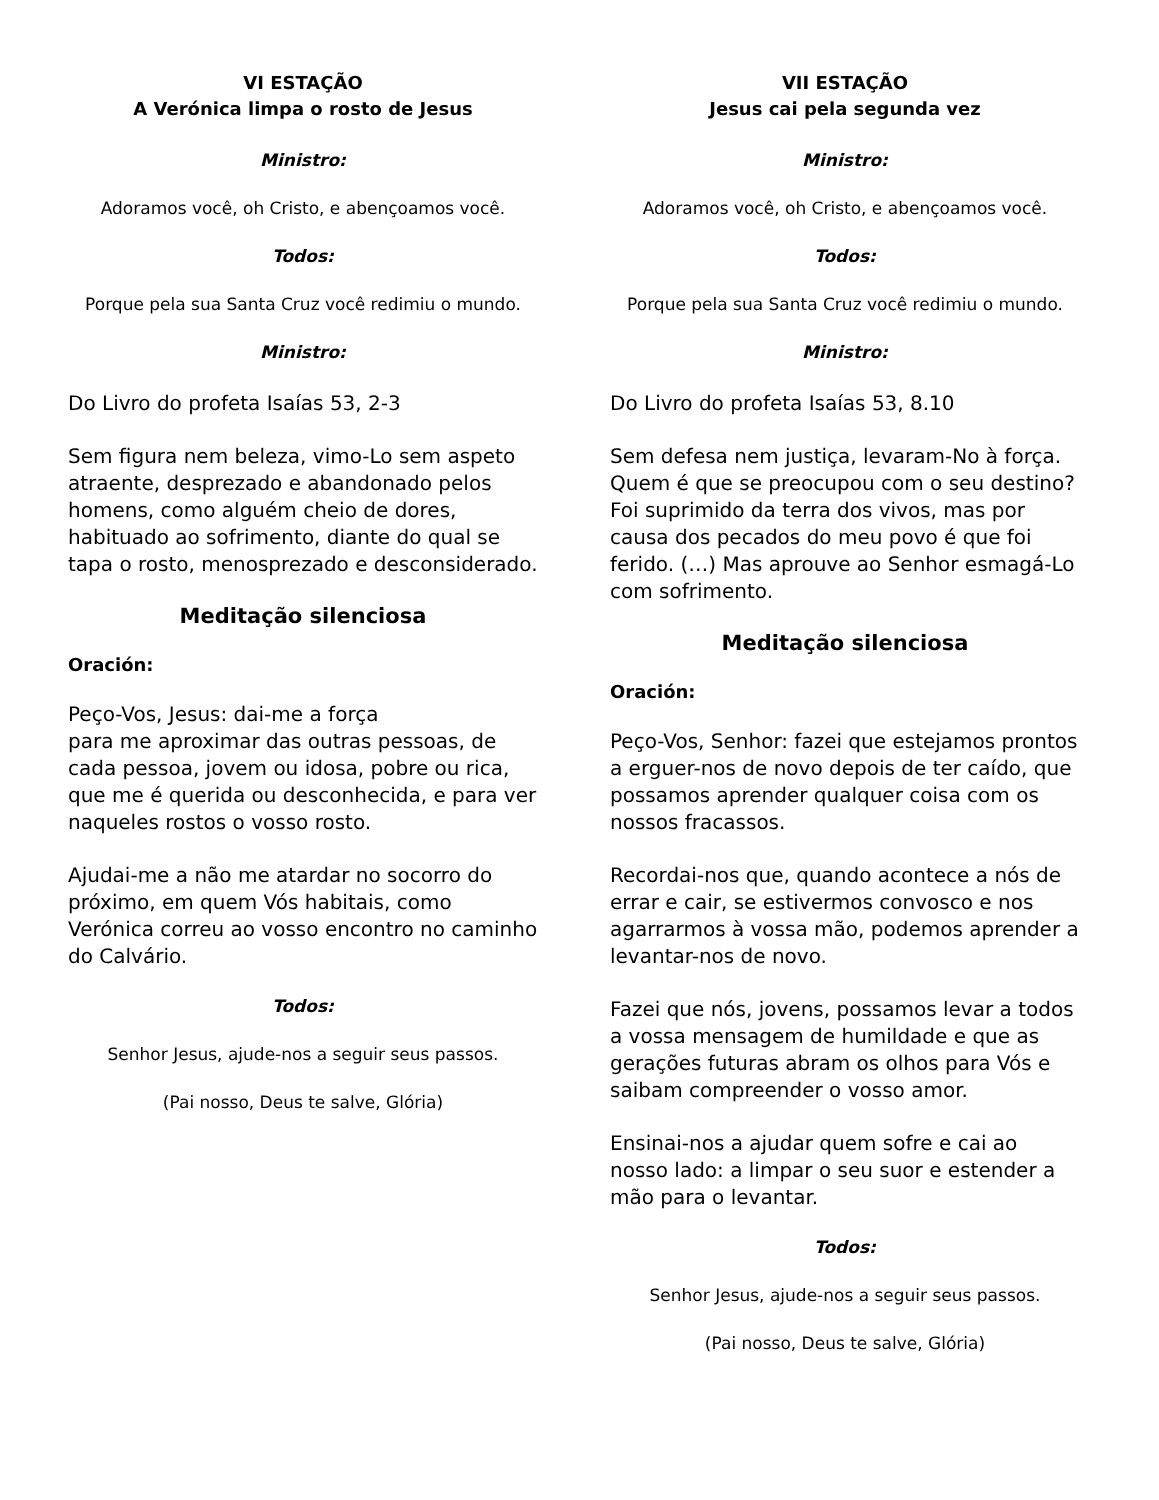VI ESTAÇÃO
A Verónica limpa o rosto de Jesus
Ministro:
Adoramos você, oh Cristo, e abençoamos você.
Todos:
Porque pela sua Santa Cruz você redimiu o mundo.
Ministro:
Do Livro do profeta Isaías 53, 2-3
Sem figura nem beleza, vimo-Lo sem aspeto atraente, desprezado e abandonado pelos homens, como alguém cheio de dores, habituado ao sofrimento, diante do qual se tapa o rosto, menosprezado e desconsiderado.
Meditação silenciosa
Oración:
Peço-Vos, Jesus: dai-me a força
para me aproximar das outras pessoas, de cada pessoa, jovem ou idosa, pobre ou rica, que me é querida ou desconhecida, e para ver naqueles rostos o vosso rosto.
Ajudai-me a não me atardar no socorro do próximo, em quem Vós habitais, como Verónica correu ao vosso encontro no caminho do Calvário.
Todos:
Senhor Jesus, ajude-nos a seguir seus passos.
(Pai nosso, Deus te salve, Glória)
VII ESTAÇÃO
Jesus cai pela segunda vez
Ministro:
Adoramos você, oh Cristo, e abençoamos você.
Todos:
Porque pela sua Santa Cruz você redimiu o mundo.
Ministro:
Do Livro do profeta Isaías 53, 8.10
Sem defesa nem justiça, levaram-No à força. Quem é que se preocupou com o seu destino? Foi suprimido da terra dos vivos, mas por causa dos pecados do meu povo é que foi ferido. (…) Mas aprouve ao Senhor esmagá-Lo com sofrimento.
Meditação silenciosa
Oración:
Peço-Vos, Senhor: fazei que estejamos prontos a erguer-nos de novo depois de ter caído, que possamos aprender qualquer coisa com os nossos fracassos.
Recordai-nos que, quando acontece a nós de errar e cair, se estivermos convosco e nos agarrarmos à vossa mão, podemos aprender a levantar-nos de novo.
Fazei que nós, jovens, possamos levar a todos a vossa mensagem de humildade e que as gerações futuras abram os olhos para Vós e saibam compreender o vosso amor.
Ensinai-nos a ajudar quem sofre e cai ao nosso lado: a limpar o seu suor e estender a mão para o levantar.
Todos:
Senhor Jesus, ajude-nos a seguir seus passos.
(Pai nosso, Deus te salve, Glória)